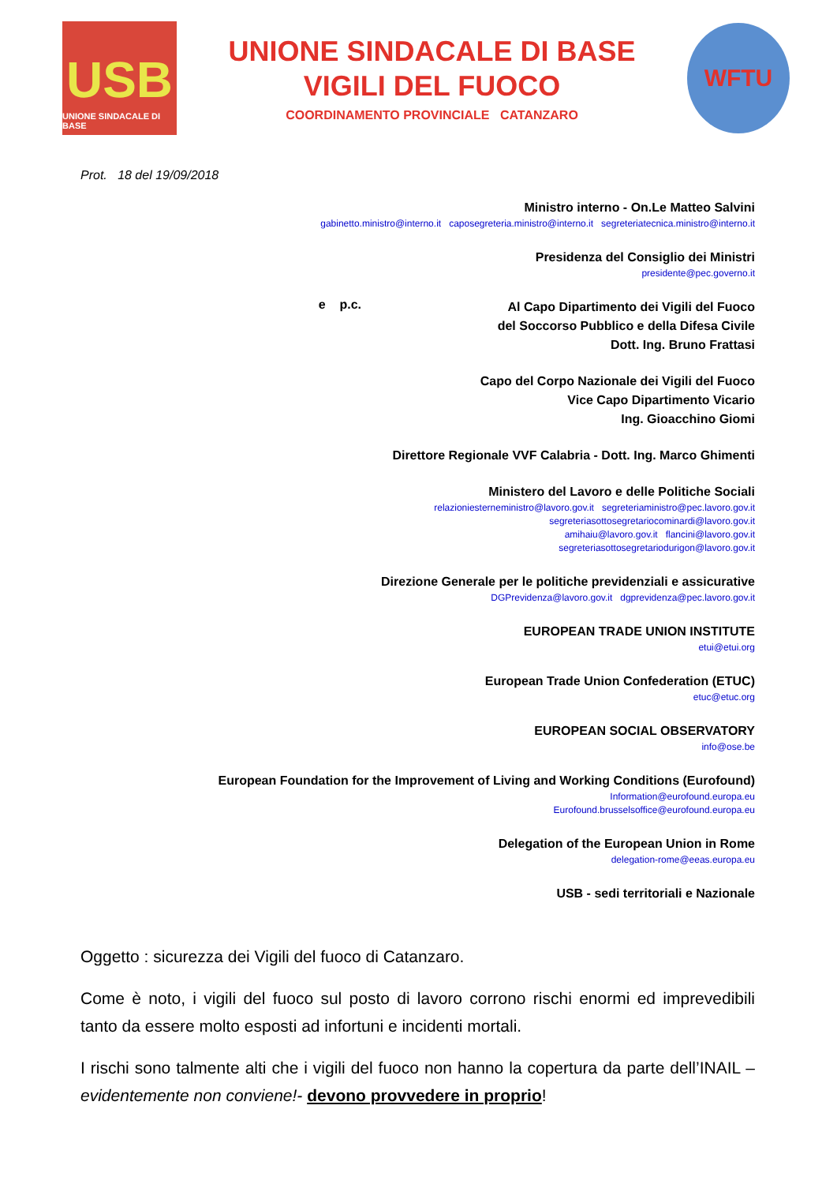USB
UNIONE SINDACALE DI BASE
UNIONE SINDACALE DI BASE
VIGILI DEL FUOCO
COORDINAMENTO PROVINCIALE CATANZARO
WFTU
Prot. 18 del 19/09/2018
Ministro interno - On.Le Matteo Salvini
gabinetto.ministro@interno.it caposegreteria.ministro@interno.it segreteriatecnica.ministro@interno.it
Presidenza del Consiglio dei Ministri
presidente@pec.governo.it
e p.c.
Al Capo Dipartimento dei Vigili del Fuoco
del Soccorso Pubblico e della Difesa Civile
Dott. Ing. Bruno Frattasi
Capo del Corpo Nazionale dei Vigili del Fuoco
Vice Capo Dipartimento Vicario
Ing. Gioacchino Giomi
Direttore Regionale VVF Calabria - Dott. Ing. Marco Ghimenti
Ministero del Lavoro e delle Politiche Sociali
relazioniesterneministro@lavoro.gov.it segreteriaministro@pec.lavoro.gov.it
segreteriasottosegretariocominardi@lavoro.gov.it
amihaiu@lavoro.gov.it flancini@lavoro.gov.it
segreteriasottosegretariodurigon@lavoro.gov.it
Direzione Generale per le politiche previdenziali e assicurative
DGPrevidenza@lavoro.gov.it dgprevidenza@pec.lavoro.gov.it
EUROPEAN TRADE UNION INSTITUTE
etui@etui.org
European Trade Union Confederation (ETUC)
etuc@etuc.org
EUROPEAN SOCIAL OBSERVATORY
info@ose.be
European Foundation for the Improvement of Living and Working Conditions (Eurofound)
Information@eurofound.europa.eu
Eurofound.brusselsoffice@eurofound.europa.eu
Delegation of the European Union in Rome
delegation-rome@eeas.europa.eu
USB - sedi territoriali e Nazionale
Oggetto : sicurezza dei Vigili del fuoco di Catanzaro.
Come è noto, i vigili del fuoco sul posto di lavoro corrono rischi enormi ed imprevedibili tanto da essere molto esposti ad infortuni e incidenti mortali.
I rischi sono talmente alti che i vigili del fuoco non hanno la copertura da parte dell’INAIL –evidentemente non conviene!- devono provvedere in proprio!